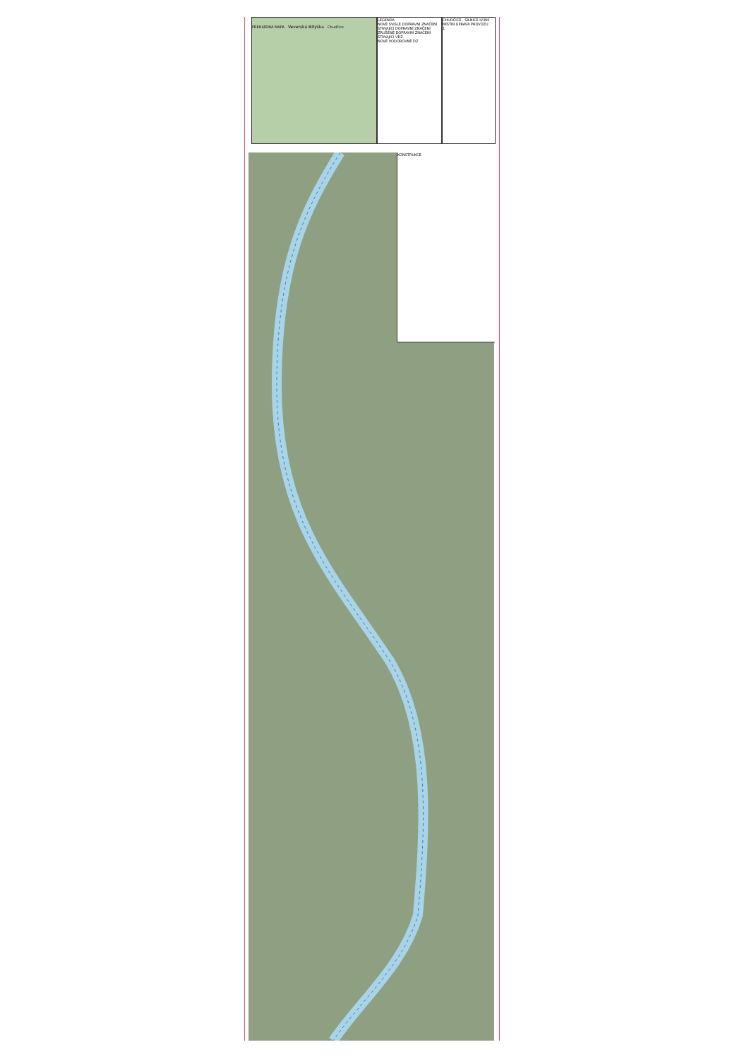PŘEHLEDNÁ MAPA Veverská Bítýška Chudčice
LEGENDA
NOVÉ SVISLÉ DOPRAVNÍ ZNAČENÍ
STÁVAJÍCÍ DOPRAVNÍ ZNAČENÍ
ZRUŠENÉ DOPRAVNÍ ZNAČENÍ
STÁVAJÍCÍ VDZ
NOVÉ VODOROVNÉ DZ
CHUDČICE - SILNICE II/386
MÍSTNÍ ÚPRAVA PROVOZU
1
KONSTRUKCE